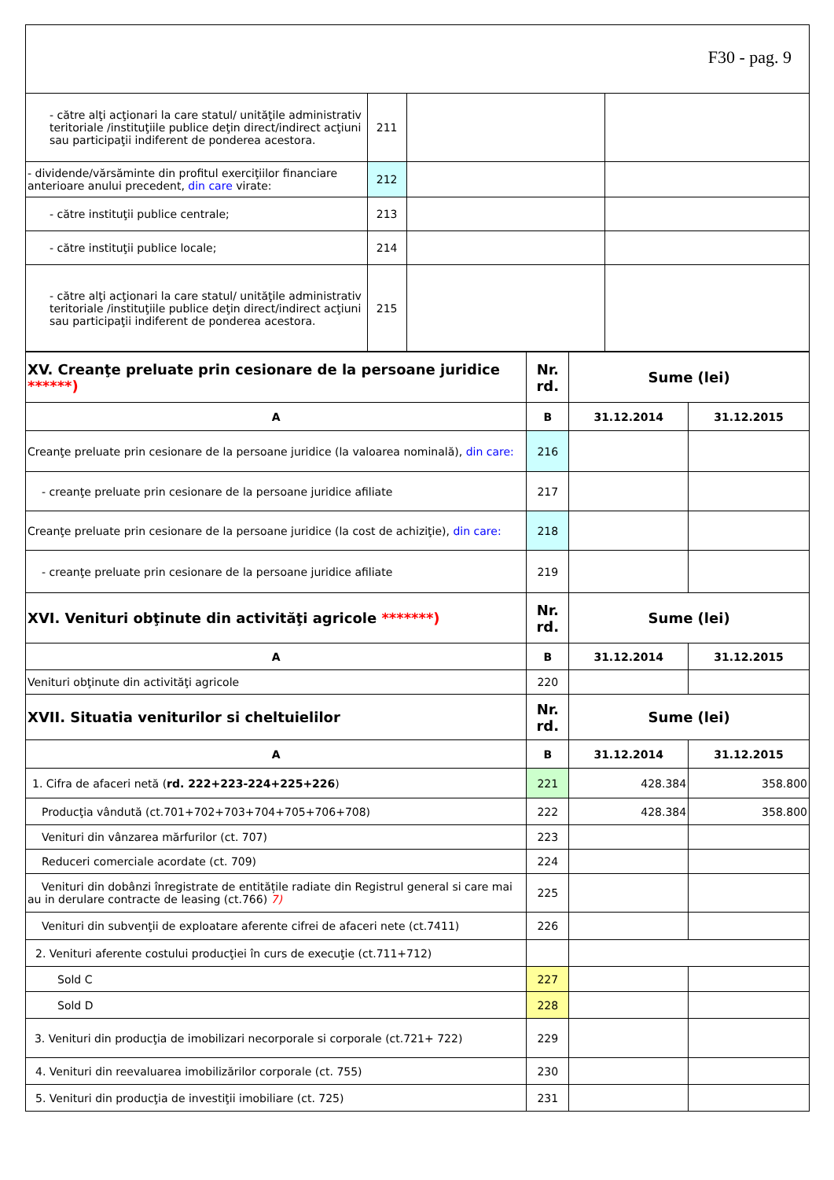F30 - pag. 9
| - către alţi acţionari la care statul/ unităţile administrativ teritoriale /instituţiile publice deţin direct/indirect acţiuni sau participaţii indiferent de ponderea acestora. | 211 | | |
| - dividende/vărsăminte din profitul exerciţiilor financiare anterioare anului precedent, din care virate: | 212 | | |
| - către instituţii publice centrale; | 213 | | |
| - către instituţii publice locale; | 214 | | |
| - către alţi acţionari la care statul/ unităţile administrativ teritoriale /instituţiile publice deţin direct/indirect acţiuni sau participaţii indiferent de ponderea acestora. | 215 | | |
| XV. Creanţe preluate prin cesionare de la persoane juridice ******) | Nr. rd. | Sume (lei) | |
| --- | --- | --- | --- |
| A | B | 31.12.2014 | 31.12.2015 |
| Creanţe preluate prin cesionare de la persoane juridice (la valoarea nominală), din care: | 216 | | |
| - creanţe preluate prin cesionare de la persoane juridice afiliate | 217 | | |
| Creanţe preluate prin cesionare de la persoane juridice (la cost de achiziţie), din care: | 218 | | |
| - creanţe preluate prin cesionare de la persoane juridice afiliate | 219 | | |
| XVI. Venituri obţinute din activităţi agricole *******) | Nr. rd. | Sume (lei) | |
| A | B | 31.12.2014 | 31.12.2015 |
| Venituri obţinute din activităţi agricole | 220 | | |
| XVII. Situatia veniturilor si cheltuielilor | Nr. rd. | Sume (lei) | |
| A | B | 31.12.2014 | 31.12.2015 |
| 1. Cifra de afaceri netă ( rd. 222+223-224+225+226 ) | 221 | 428.384 | 358.800 |
| Producţia vândută (ct.701+702+703+704+705+706+708) | 222 | 428.384 | 358.800 |
| Venituri din vânzarea mărfurilor (ct. 707) | 223 | | |
| Reduceri comerciale acordate (ct. 709) | 224 | | |
| Venituri din dobânzi înregistrate de entitățile radiate din Registrul general si care mai au in derulare contracte de leasing (ct.766) 7) | 225 | | |
| Venituri din subvenţii de exploatare aferente cifrei de afaceri nete (ct.7411) | 226 | | |
| 2. Venituri aferente costului producţiei în curs de execuţie (ct.711+712) | | | |
| Sold C | 227 | | |
| Sold D | 228 | | |
| 3. Venituri din producţia de imobilizari necorporale si corporale (ct.721+ 722) | 229 | | |
| 4. Venituri din reevaluarea imobilizărilor corporale (ct. 755) | 230 | | |
| 5. Venituri din producţia de investiţii imobiliare (ct. 725) | 231 | | |